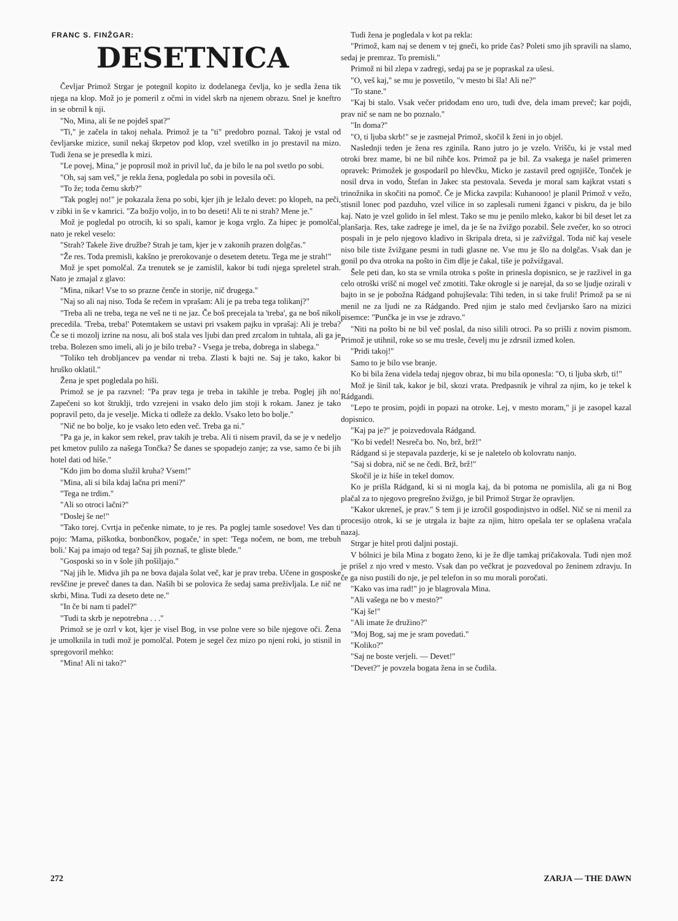FRANC S. FINŽGAR:
DESETNICA
Čevljar Primož Strgar je potegnil kopito iz dodelanega čevlja, ko je sedla žena tik njega na klop. Mož jo je pomeril z očmi in videl skrb na njenem obrazu. Snel je kneftro in se obrnil k nji.
"No, Mina, ali še ne pojdeš spat?"
"Ti," je začela in takoj nehala. Primož je ta "ti" predobro poznal. Takoj je vstal od čevljarske mizice, sunil nekaj škrpetov pod klop, vzel svetilko in jo prestavil na mizo. Tudi žena se je presedla k mizi.
"Le povej, Mina," je poprosil mož in privil luč, da je bilo le na pol svetlo po sobi.
"Oh, saj sam veš," je rekla žena, pogledala po sobi in povesila oči.
"To že; toda čemu skrb?"
"Tak poglej no!" je pokazala žena po sobi, kjer jih je ležalo devet: po klopeh, na peči, v zibki in še v kamrici. "Za božjo voljo, in to bo deseti! Ali te ni strah? Mene je."
Mož je pogledal po otrocih, ki so spali, kamor je koga vrglo. Za hipec je pomolčal, nato je rekel veselo:
"Strah? Takele žive družbe? Strah je tam, kjer je v zakonih prazen dolgčas."
"Že res. Toda premisli, kakšno je prerokovanje o desetem detetu. Tega me je strah!"
Mož je spet pomolčal. Za trenutek se je zamislil, kakor bi tudi njega spreletel strah. Nato je zmajal z glavo:
"Mina, nikar! Vse to so prazne čenče in storije, nič drugega."
"Naj so ali naj niso. Toda še rečem in vprašam: Ali je pa treba tega tolikanj?"
"Treba ali ne treba, tega ne veš ne ti ne jaz. Če boš precejala ta 'treba', ga ne boš nikoli precedila. 'Treba, treba!' Potemtakem se ustavi pri vsakem pajku in vprašaj: Ali je treba? Če se ti mozolj izrine na nosu, ali boš stala ves ljubi dan pred zrcalom in tuhtala, ali ga je treba. Bolezen smo imeli, ali jo je bilo treba? - Vsega je treba, dobrega in slabega."
"Toliko teh drobljancev pa vendar ni treba. Zlasti k bajti ne. Saj je tako, kakor bi hruško oklatil."
Žena je spet pogledala po hiši.
Primož se je pa razvnel: "Pa prav tega je treba in takihle je treba. Poglej jih no! Zapečeni so kot štruklji, trdo vzrejeni in vsako delo jim stoji k rokam. Janez je tako popravil peto, da je veselje. Micka ti odleže za deklo. Vsako leto bo bolje."
"Nič ne bo bolje, ko je vsako leto eden več. Treba ga ni."
"Pa ga je, in kakor sem rekel, prav takih je treba. Ali ti nisem pravil, da se je v nedeljo pet kmetov pulilo za našega Tončka? Še danes se spopadejo zanje; za vse, samo če bi jih hotel dati od hiše."
"Kdo jim bo doma služil kruha? Vsem!"
"Mina, ali si bila kdaj lačna pri meni?"
"Tega ne trdim."
"Ali so otroci lačni?"
"Doslej še ne!"
"Tako torej. Cvrtja in pečenke nimate, to je res. Pa poglej tamle sosedove! Ves dan ti pojo: 'Mama, piškotka, bonbončkov, pogače,' in spet: 'Tega nočem, ne bom, me trebuh boli.' Kaj pa imajo od tega? Saj jih poznaš, te gliste blede."
"Gosposki so in v šole jih pošiljajo."
"Naj jih le. Midva jih pa ne bova dajala šolat več, kar je prav treba. Učene in gosposke revščine je preveč danes ta dan. Naših bi se polovica že sedaj sama preživljala. Le nič ne skrbi, Mina. Tudi za deseto dete ne."
"In če bi nam ti padel?"
"Tudi ta skrb je nepotrebna . . ."
Primož se je ozrl v kot, kjer je visel Bog, in vse polne vere so bile njegove oči. Žena je umolknila in tudi mož je pomolčal. Potem je segel čez mizo po njeni roki, jo stisnil in spregovoril mehko:
"Mina! Ali ni tako?"
Tudi žena je pogledala v kot pa rekla:
"Primož, kam naj se denem v tej gneči, ko pride čas? Poleti smo jih spravili na slamo, sedaj je premraz. To premisli."
Primož ni bil zlepa v zadregi, sedaj pa se je popraskal za ušesi.
"O, veš kaj," se mu je posvetilo, "v mesto bi šla! Ali ne?"
"To stane."
"Kaj bi stalo. Vsak večer pridodam eno uro, tudi dve, dela imam preveč; kar pojdi, prav nič se nam ne bo poznalo."
"In doma?"
"O, ti ljuba skrb!" se je zasmejal Primož, skočil k ženi in jo objel.
Naslednji teden je žena res zginila. Rano jutro jo je vzelo. Vrišču, ki je vstal med otroki brez mame, bi ne bil nihče kos. Primož pa je bil. Za vsakega je našel primeren opravek: Primožek je gospodaril po hlevčku, Micko je zastavil pred ognjišče, Tonček je nosil drva in vodo, Štefan in Jakec sta pestovala. Seveda je moral sam kajkrat vstati s trinožnika in skočiti na pomoč. Če je Micka zavpila: Kuhanooo! je planil Primož v vežo, stisnil lonec pod pazduho, vzel vilice in so zaplesali rumeni žganci v piskru, da je bilo kaj. Nato je vzel golido in šel mlest. Tako se mu je penilo mleko, kakor bi bil deset let za planšarja. Res, take zadrege je imel, da je še na žvižgo pozabil. Šele zvečer, ko so otroci pospali in je pelo njegovo kladivo in škripala dreta, si je zažvižgal. Toda nič kaj vesele niso bile tiste žvižgane pesmi in tudi glasne ne. Vse mu je šlo na dolgčas. Vsak dan je gonil po dva otroka na pošto in čim dlje je čakal, tiše je požvižgaval.
Šele peti dan, ko sta se vrnila otroka s pošte in prinesla dopisnico, se je razživel in ga celo otroški vrišč ni mogel več zmotiti. Take okrogle si je narejal, da so se ljudje ozirali v bajto in se je pobožna Rádgand pohujševala: Tihi teden, in si take fruli! Primož pa se ni menil ne za ljudi ne za Rádgando. Pred njim je stalo med čevljarsko šaro na mizici pisemce: "Punčka je in vse je zdravo."
"Niti na pošto bi ne bil več poslal, da niso silili otroci. Pa so prišli z novim pismom. Primož je utihnil, roke so se mu tresle, čevelj mu je zdrsnil izmed kolen.
"Pridi takoj!"
Samo to je bilo vse branje.
Ko bi bila žena videla tedaj njegov obraz, bi mu bila oponesla: "O, ti ljuba skrb, ti!"
Mož je šinil tak, kakor je bil, skozi vrata. Predpasnik je vihral za njim, ko je tekel k Rádgandi.
"Lepo te prosim, pojdi in popazi na otroke. Lej, v mesto moram," ji je zasopel kazal dopisnico.
"Kaj pa je?" je poizvedovala Rádgand.
"Ko bi vedel! Nesreča bo. No, brž, brž!"
Rádgand si je stepavala pazderje, ki se je naletelo ob kolovratu nanjo.
"Saj si dobra, nič se ne čedi. Brž, brž!"
Skočil je iz hiše in tekel domov.
Ko je prišla Rádgand, ki si ni mogla kaj, da bi potoma ne pomislila, ali ga ni Bog plačal za to njegovo pregrešno žvižgo, je bil Primož Strgar že opravljen.
"Kakor ukreneš, je prav." S tem ji je izročil gospodinjstvo in odšel. Nič se ni menil za procesijo otrok, ki se je utrgala iz bajte za njim, hitro opešala ter se oplašena vračala nazaj.
Strgar je hitel proti daljni postaji.
V bólnici je bila Mina z bogato ženo, ki je že dlje tamkaj pričakovala. Tudi njen mož je prišel z njo vred v mesto. Vsak dan po večkrat je pozvedoval po ženinem zdravju. In če ga niso pustili do nje, je pel telefon in so mu morali poročati.
"Kako vas ima rad!" jo je blagrovala Mina.
"Ali vašega ne bo v mesto?"
"Kaj še!"
"Ali imate že družino?"
"Moj Bog, saj me je sram povedati."
"Koliko?"
"Saj ne boste verjeli. — Devet!"
"Devet?" je povzela bogata žena in se čudila.
272 ZARJA — THE DAWN